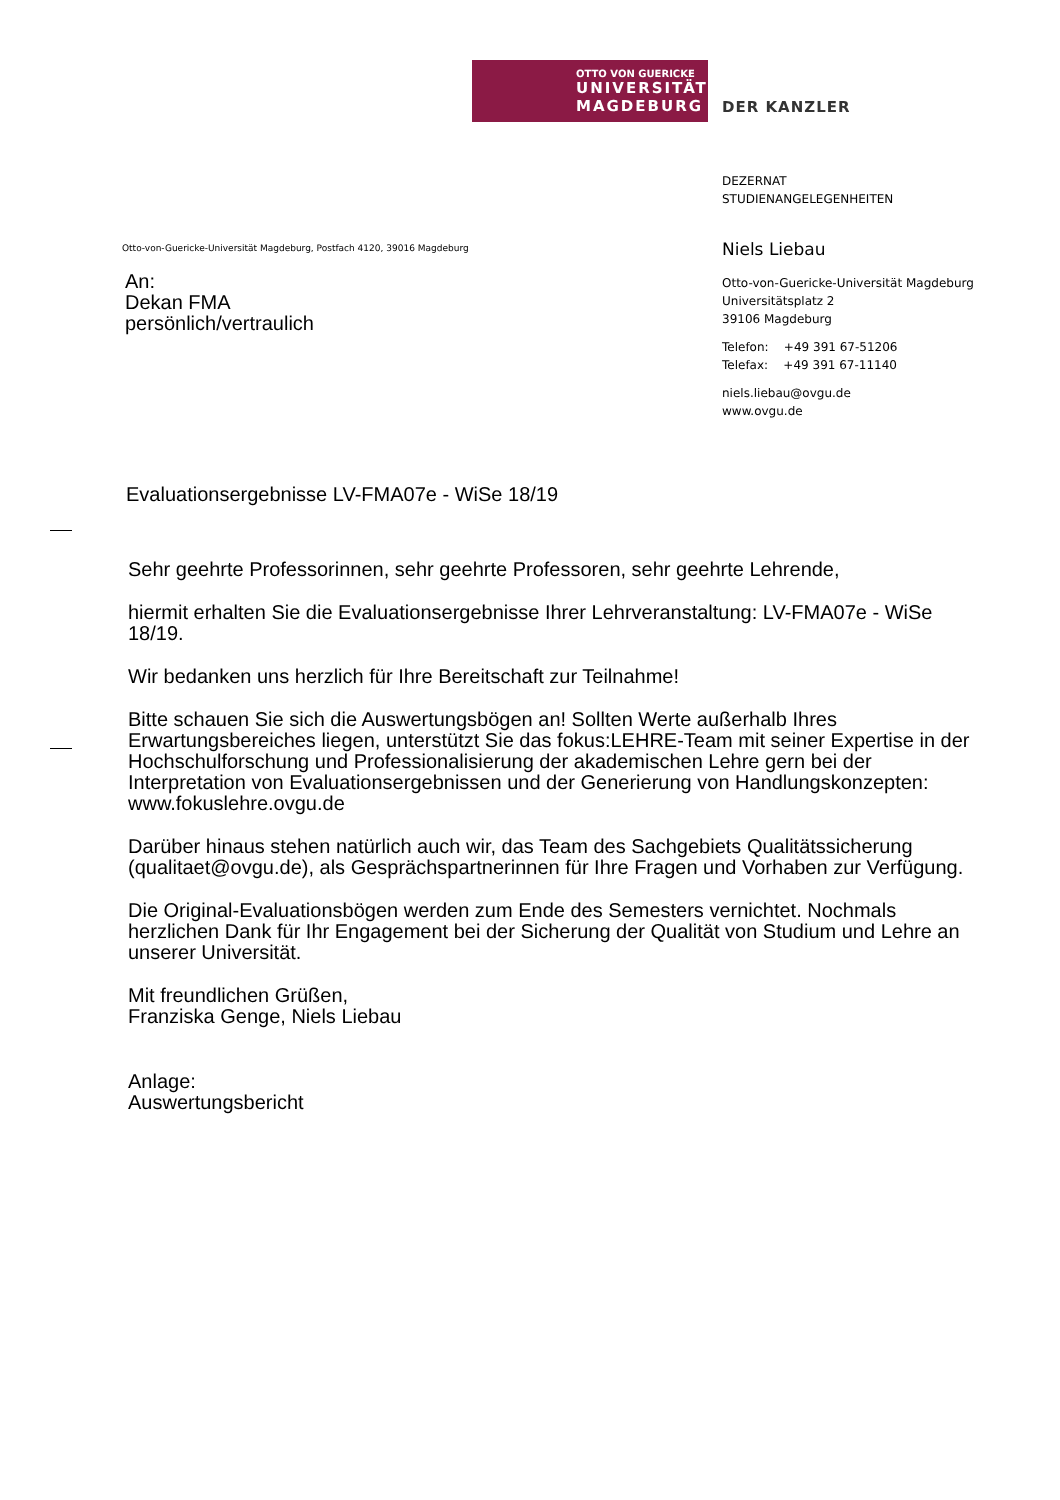OTTO VON GUERICKE
UNIVERSITÄT
MAGDEBURG
DER KANZLER
DEZERNAT
STUDIENANGELEGENHEITEN
Niels Liebau
Otto-von-Guericke-Universität Magdeburg
Universitätsplatz 2
39106 Magdeburg
Telefon: +49 391 67-51206
Telefax: +49 391 67-11140
niels.liebau@ovgu.de
www.ovgu.de
Otto-von-Guericke-Universität Magdeburg, Postfach 4120, 39016 Magdeburg
An:
Dekan FMA
persönlich/vertraulich
Evaluationsergebnisse LV-FMA07e - WiSe 18/19
Sehr geehrte Professorinnen, sehr geehrte Professoren, sehr geehrte Lehrende,
hiermit erhalten Sie die Evaluationsergebnisse Ihrer Lehrveranstaltung: LV-FMA07e - WiSe 18/19.
Wir bedanken uns herzlich für Ihre Bereitschaft zur Teilnahme!
Bitte schauen Sie sich die Auswertungsbögen an! Sollten Werte außerhalb Ihres Erwartungsbereiches liegen, unterstützt Sie das fokus:LEHRE-Team mit seiner Expertise in der Hochschulforschung und Professionalisierung der akademischen Lehre gern bei der Interpretation von Evaluationsergebnissen und der Generierung von Handlungskonzepten:
www.fokuslehre.ovgu.de
Darüber hinaus stehen natürlich auch wir, das Team des Sachgebiets Qualitätssicherung (qualitaet@ovgu.de), als Gesprächspartnerinnen für Ihre Fragen und Vorhaben zur Verfügung.
Die Original-Evaluationsbögen werden zum Ende des Semesters vernichtet. Nochmals herzlichen Dank für Ihr Engagement bei der Sicherung der Qualität von Studium und Lehre an unserer Universität.
Mit freundlichen Grüßen,
Franziska Genge, Niels Liebau
Anlage:
Auswertungsbericht